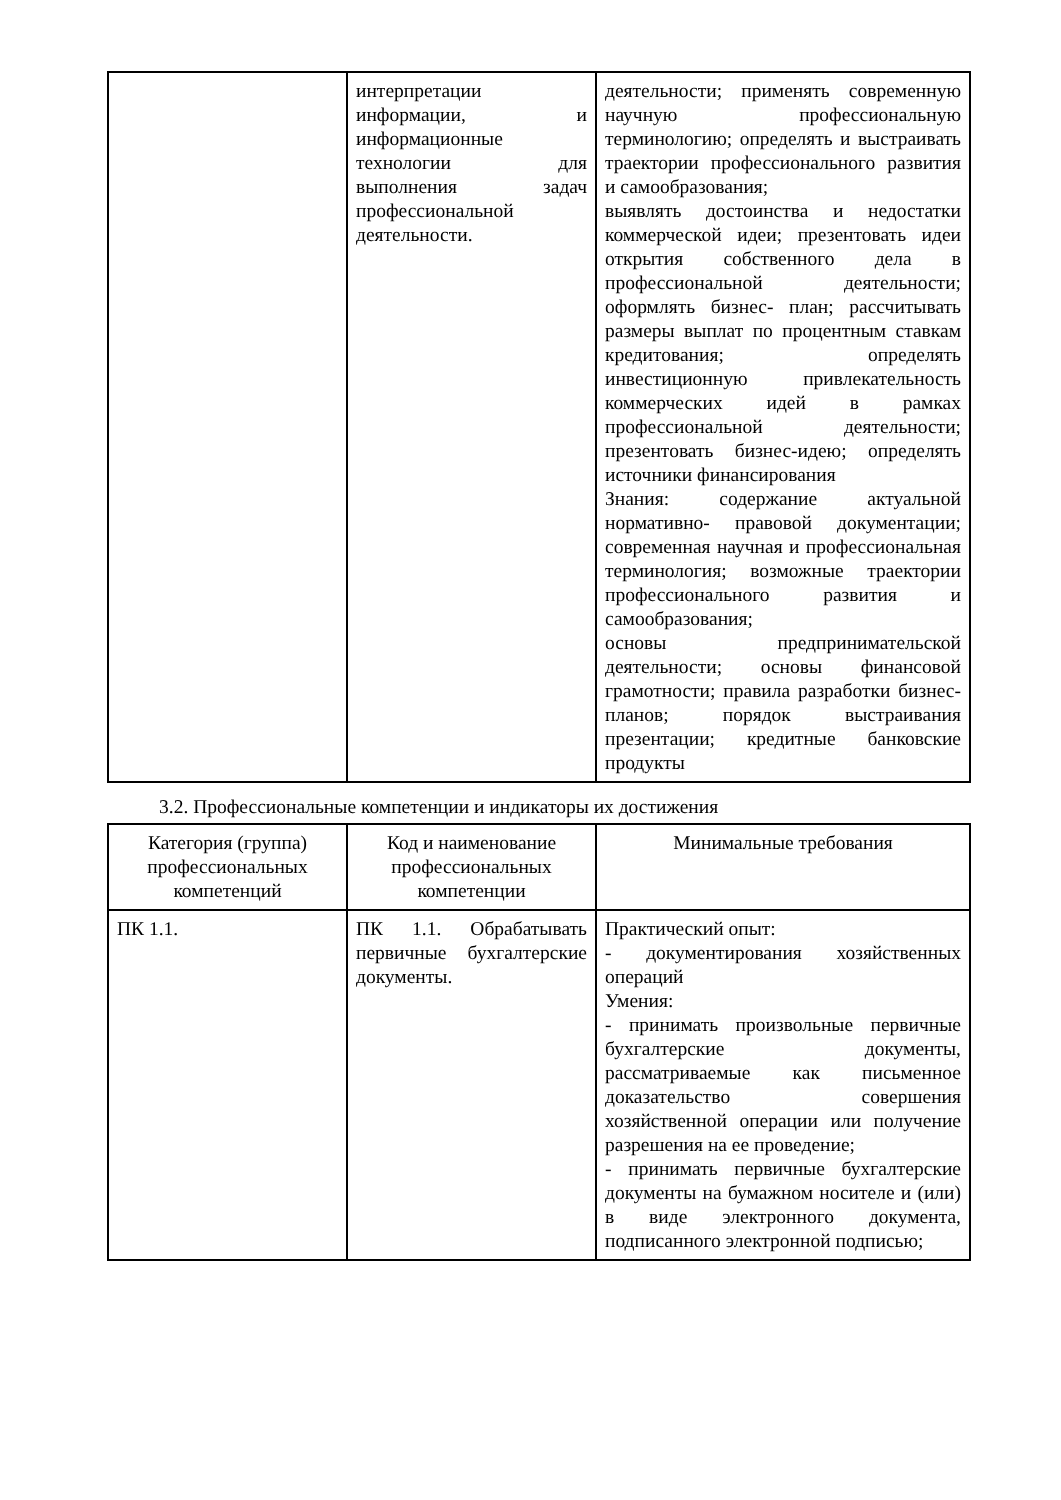| | интерпретации информации, и информационные технологии для выполнения задач профессиональной деятельности. | деятельности; применять современную научную профессиональную терминологию; определять и выстраивать траектории профессионального развития и самообразования; выявлять достоинства и недостатки коммерческой идеи; презентовать идеи открытия собственного дела в профессиональной деятельности; оформлять бизнес- план; рассчитывать размеры выплат по процентным ставкам кредитования; определять инвестиционную привлекательность коммерческих идей в рамках профессиональной деятельности; презентовать бизнес-идею; определять источники финансирования Знания: содержание актуальной нормативно- правовой документации; современная научная и профессиональная терминология; возможные траектории профессионального развития и самообразования; основы предпринимательской деятельности; основы финансовой грамотности; правила разработки бизнес- планов; порядок выстраивания презентации; кредитные банковские продукты |
3.2. Профессиональные компетенции и индикаторы их достижения
| Категория (группа) профессиональных компетенций | Код и наименование профессиональных компетенции | Минимальные требования |
| --- | --- | --- |
| ПК 1.1. | ПК 1.1. Обрабатывать первичные бухгалтерские документы. | Практический опыт: - документирования хозяйственных операций Умения: - принимать произвольные первичные бухгалтерские документы, рассматриваемые как письменное доказательство совершения хозяйственной операции или получение разрешения на ее проведение; - принимать первичные бухгалтерские документы на бумажном носителе и (или) в виде электронного документа, подписанного электронной подписью; |